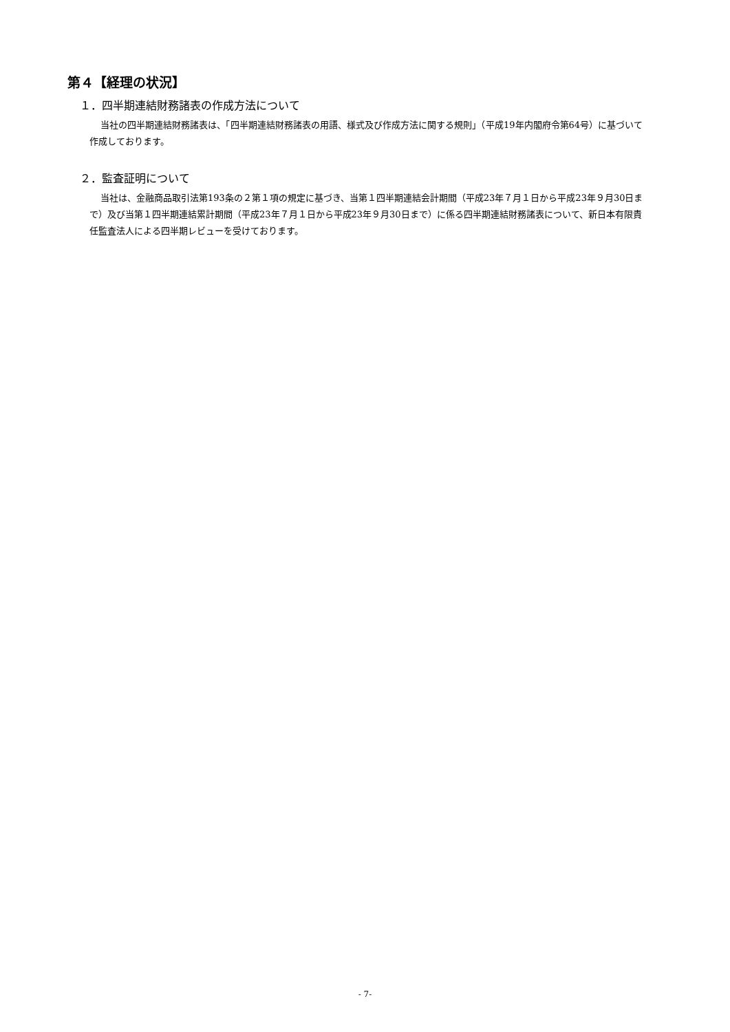第４【経理の状況】
１．四半期連結財務諸表の作成方法について
当社の四半期連結財務諸表は、「四半期連結財務諸表の用語、様式及び作成方法に関する規則」（平成19年内閣府令第64号）に基づいて作成しております。
２．監査証明について
当社は、金融商品取引法第193条の２第１項の規定に基づき、当第１四半期連結会計期間（平成23年７月１日から平成23年９月30日まで）及び当第１四半期連結累計期間（平成23年７月１日から平成23年９月30日まで）に係る四半期連結財務諸表について、新日本有限責任監査法人による四半期レビューを受けております。
- 7-